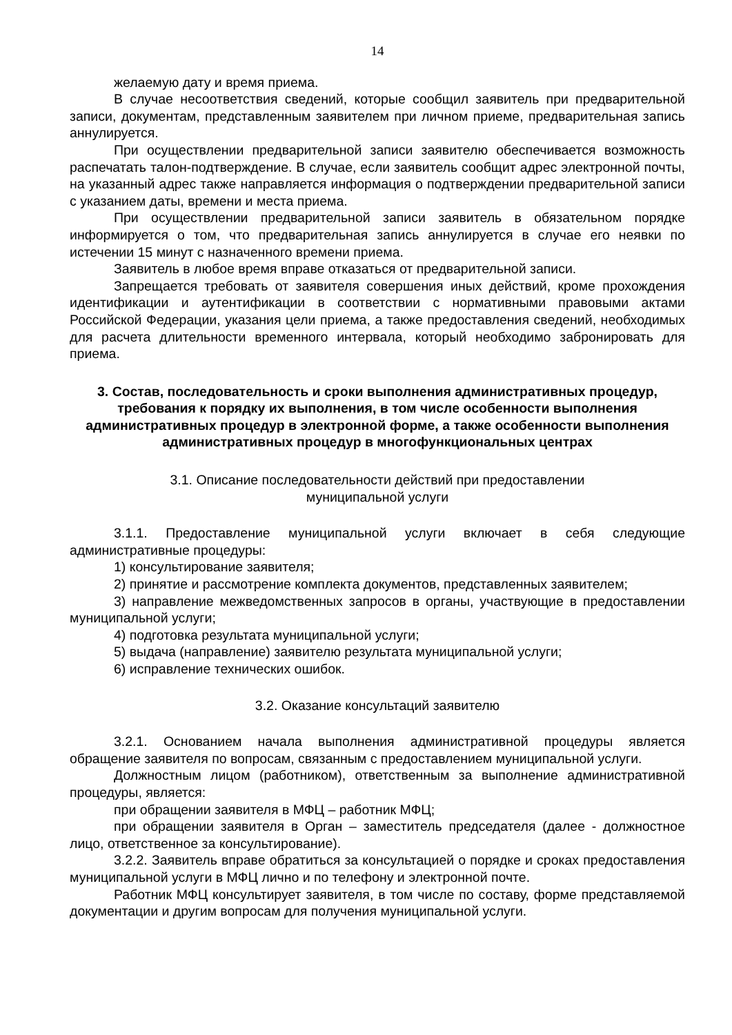14
желаемую дату и время приема.
В случае несоответствия сведений, которые сообщил заявитель при предварительной записи, документам, представленным заявителем при личном приеме, предварительная запись аннулируется.
При осуществлении предварительной записи заявителю обеспечивается возможность распечатать талон-подтверждение. В случае, если заявитель сообщит адрес электронной почты, на указанный адрес также направляется информация о подтверждении предварительной записи с указанием даты, времени и места приема.
При осуществлении предварительной записи заявитель в обязательном порядке информируется о том, что предварительная запись аннулируется в случае его неявки по истечении 15 минут с назначенного времени приема.
Заявитель в любое время вправе отказаться от предварительной записи.
Запрещается требовать от заявителя совершения иных действий, кроме прохождения идентификации и аутентификации в соответствии с нормативными правовыми актами Российской Федерации, указания цели приема, а также предоставления сведений, необходимых для расчета длительности временного интервала, который необходимо забронировать для приема.
3. Состав, последовательность и сроки выполнения административных процедур, требования к порядку их выполнения, в том числе особенности выполнения административных процедур в электронной форме, а также особенности выполнения административных процедур в многофункциональных центрах
3.1. Описание последовательности действий при предоставлении
муниципальной услуги
3.1.1. Предоставление муниципальной услуги включает в себя следующие административные процедуры:
1) консультирование заявителя;
2) принятие и рассмотрение комплекта документов, представленных заявителем;
3) направление межведомственных запросов в органы, участвующие в предоставлении муниципальной услуги;
4) подготовка результата муниципальной услуги;
5) выдача (направление) заявителю результата муниципальной услуги;
6) исправление технических ошибок.
3.2. Оказание консультаций заявителю
3.2.1. Основанием начала выполнения административной процедуры является обращение заявителя по вопросам, связанным с предоставлением муниципальной услуги.
Должностным лицом (работником), ответственным за выполнение административной процедуры, является:
при обращении заявителя в МФЦ – работник МФЦ;
при обращении заявителя в Орган – заместитель председателя (далее - должностное лицо, ответственное за консультирование).
3.2.2. Заявитель вправе обратиться за консультацией о порядке и сроках предоставления муниципальной услуги в МФЦ лично и по телефону и электронной почте.
Работник МФЦ консультирует заявителя, в том числе по составу, форме представляемой документации и другим вопросам для получения муниципальной услуги.